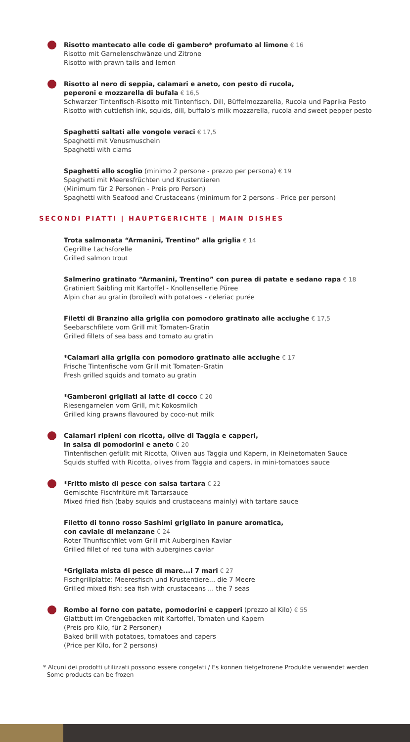Risotto mantecato alle code di gambero* profumato al limone € 16
Risotto mit Garnelenschwänze und Zitrone
Risotto with prawn tails and lemon
Risotto al nero di seppia, calamari e aneto, con pesto di rucola,
peperoni e mozzarella di bufala € 16,5
Schwarzer Tintenfisch-Risotto mit Tintenfisch, Dill, Büffelmozzarella, Rucola und Paprika Pesto
Risotto with cuttlefish ink, squids, dill, buffalo's milk mozzarella, rucola and sweet pepper pesto
Spaghetti saltati alle vongole veraci € 17,5
Spaghetti mit Venusmuscheln
Spaghetti with clams
Spaghetti allo scoglio (minimo 2 persone - prezzo per persona) € 19
Spaghetti mit Meeresfrüchten und Krustentieren
(Minimum für 2 Personen - Preis pro Person)
Spaghetti with Seafood and Crustaceans (minimum for 2 persons - Price per person)
SECONDI PIATTI | HAUPTGERICHTE | MAIN DISHES
Trota salmonata “Armanini, Trentino” alla griglia € 14
Gegrillte Lachsforelle
Grilled salmon trout
Salmerino gratinato “Armanini, Trentino” con purea di patate e sedano rapa € 18
Gratiniert Saibling mit Kartoffel - Knollensellerie Püree
Alpin char au gratin (broiled) with potatoes - celeriac purée
Filetti di Branzino alla griglia con pomodoro gratinato alle acciughe € 17,5
Seebarschfilete vom Grill mit Tomaten-Gratin
Grilled fillets of sea bass and tomato au gratin
*Calamari alla griglia con pomodoro gratinato alle acciughe € 17
Frische Tintenfische vom Grill mit Tomaten-Gratin
Fresh grilled squids and tomato au gratin
*Gamberoni grigliati al latte di cocco € 20
Riesengarnelen vom Grill, mit Kokosmilch
Grilled king prawns flavoured by coco-nut milk
Calamari ripieni con ricotta, olive di Taggia e capperi,
in salsa di pomodorini e aneto € 20
Tintenfischen gefüllt mit Ricotta, Oliven aus Taggia und Kapern, in Kleinetomaten Sauce
Squids stuffed with Ricotta, olives from Taggia and capers, in mini-tomatoes sauce
*Fritto misto di pesce con salsa tartara € 22
Gemischte Fischfritüre mit Tartarsauce
Mixed fried fish (baby squids and crustaceans mainly) with tartare sauce
Filetto di tonno rosso Sashimi grigliato in panure aromatica,
con caviale di melanzane € 24
Roter Thunfischfilet vom Grill mit Auberginen Kaviar
Grilled fillet of red tuna with aubergines caviar
*Grigliata mista di pesce di mare...i 7 mari € 27
Fischgrillplatte: Meeresfisch und Krustentiere... die 7 Meere
Grilled mixed fish: sea fish with crustaceans ... the 7 seas
Rombo al forno con patate, pomodorini e capperi (prezzo al Kilo) € 55
Glattbutt im Ofengebacken mit Kartoffel, Tomaten und Kapern
(Preis pro Kilo, für 2 Personen)
Baked brill with potatoes, tomatoes and capers
(Price per Kilo, for 2 persons)
* Alcuni dei prodotti utilizzati possono essere congelati / Es können tiefgefrorene Produkte verwendet werden
Some products can be frozen